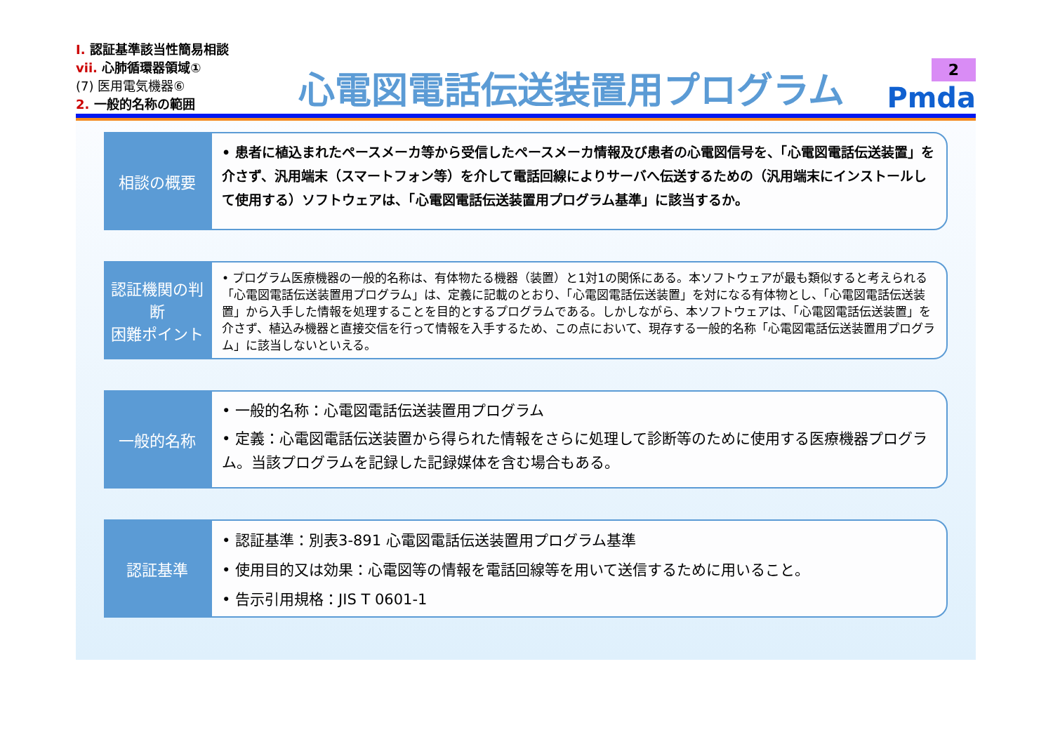Ⅰ. 認証基準該当性簡易相談
vii. 心肺循環器領域①
(7) 医用電気機器⑥
2. 一般的名称の範囲
心電図電話伝送装置用プログラム
2
Pmda
相談の概要
• 患者に植込まれたペースメーカ等から受信したペースメーカ情報及び患者の心電図信号を、「心電図電話伝送装置」を介さず、汎用端末（スマートフォン等）を介して電話回線によりサーバへ伝送するための（汎用端末にインストールして使用する）ソフトウェアは、「心電図電話伝送装置用プログラム基準」に該当するか。
認証機関の判断
困難ポイント
• プログラム医療機器の一般的名称は、有体物たる機器（装置）と1対1の関係にある。本ソフトウェアが最も類似すると考えられる「心電図電話伝送装置用プログラム」は、定義に記載のとおり、「心電図電話伝送装置」を対になる有体物とし、「心電図電話伝送装置」から入手した情報を処理することを目的とするプログラムである。しかしながら、本ソフトウェアは、「心電図電話伝送装置」を介さず、植込み機器と直接交信を行って情報を入手するため、この点において、現存する一般的名称「心電図電話伝送装置用プログラム」に該当しないといえる。
一般的名称
• 一般的名称：心電図電話伝送装置用プログラム
• 定義：心電図電話伝送装置から得られた情報をさらに処理して診断等のために使用する医療機器プログラム。当該プログラムを記録した記録媒体を含む場合もある。
認証基準
• 認証基準：別表3-891 心電図電話伝送装置用プログラム基準
• 使用目的又は効果：心電図等の情報を電話回線等を用いて送信するために用いること。
• 告示引用規格：JIS T 0601-1